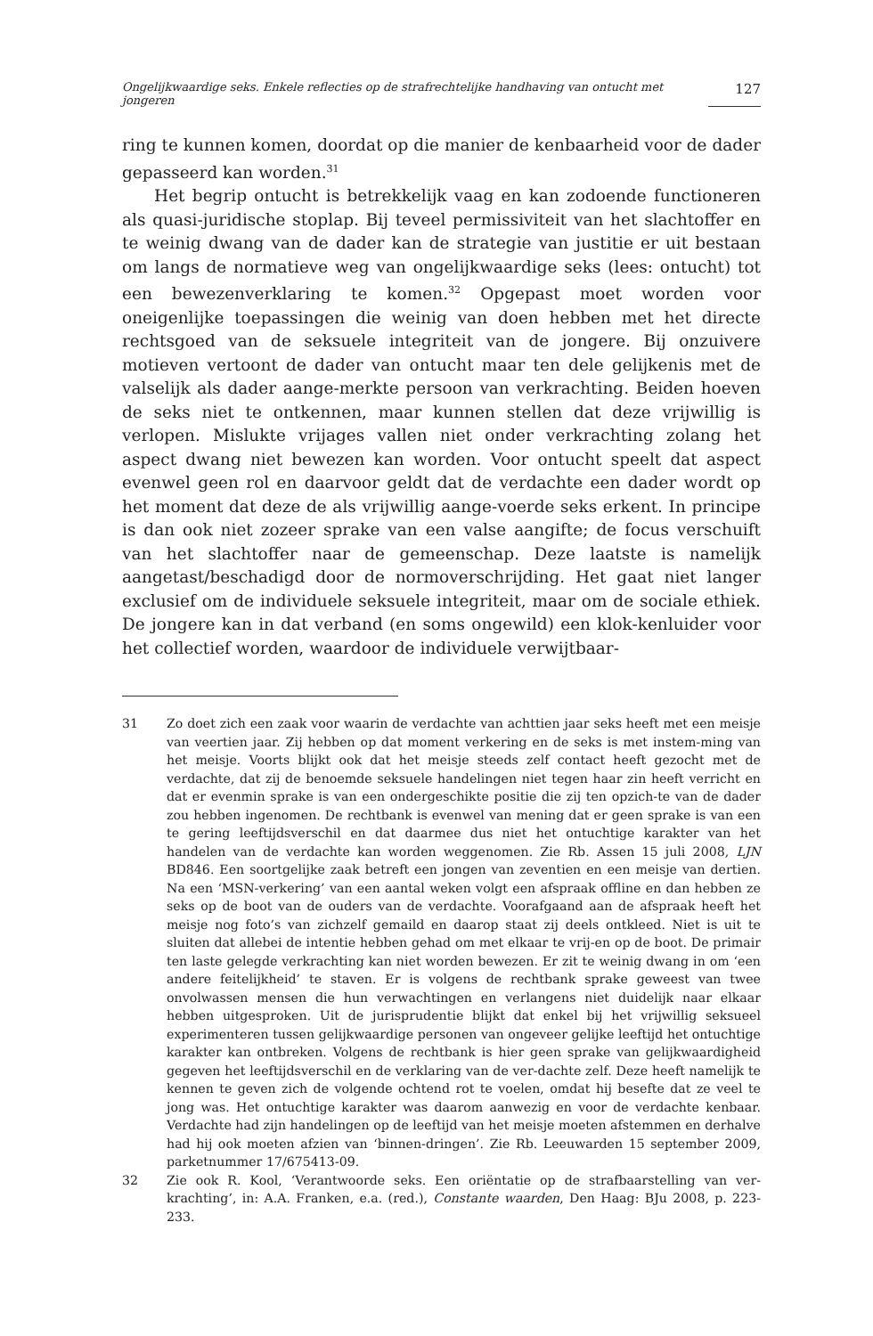Ongelijkwaardige seks. Enkele reflecties op de strafrechtelijke handhaving van ontucht met jongeren 127
ring te kunnen komen, doordat op die manier de kenbaarheid voor de dader gepasseerd kan worden.<sup>31</sup>
Het begrip ontucht is betrekkelijk vaag en kan zodoende functioneren als quasi-juridische stoplap. Bij teveel permissiviteit van het slachtoffer en te weinig dwang van de dader kan de strategie van justitie er uit bestaan om langs de normatieve weg van ongelijkwaardige seks (lees: ontucht) tot een bewezenverklaring te komen.<sup>32</sup> Opgepast moet worden voor oneigenlijke toepassingen die weinig van doen hebben met het directe rechtsgoed van de seksuele integriteit van de jongere. Bij onzuivere motieven vertoont de dader van ontucht maar ten dele gelijkenis met de valselijk als dader aange-merkte persoon van verkrachting. Beiden hoeven de seks niet te ontkennen, maar kunnen stellen dat deze vrijwillig is verlopen. Mislukte vrijages vallen niet onder verkrachting zolang het aspect dwang niet bewezen kan worden. Voor ontucht speelt dat aspect evenwel geen rol en daarvoor geldt dat de verdachte een dader wordt op het moment dat deze de als vrijwillig aange-voerde seks erkent. In principe is dan ook niet zozeer sprake van een valse aangifte; de focus verschuift van het slachtoffer naar de gemeenschap. Deze laatste is namelijk aangetast/beschadigd door de normoverschrijding. Het gaat niet langer exclusief om de individuele seksuele integriteit, maar om de sociale ethiek. De jongere kan in dat verband (en soms ongewild) een klok-kenluider voor het collectief worden, waardoor de individuele verwijtbaar-
31 Zo doet zich een zaak voor waarin de verdachte van achttien jaar seks heeft met een meisje van veertien jaar. Zij hebben op dat moment verkering en de seks is met instem-ming van het meisje. Voorts blijkt ook dat het meisje steeds zelf contact heeft gezocht met de verdachte, dat zij de benoemde seksuele handelingen niet tegen haar zin heeft verricht en dat er evenmin sprake is van een ondergeschikte positie die zij ten opzich-te van de dader zou hebben ingenomen. De rechtbank is evenwel van mening dat er geen sprake is van een te gering leeftijdsverschil en dat daarmee dus niet het ontuchtige karakter van het handelen van de verdachte kan worden weggenomen. Zie Rb. Assen 15 juli 2008, LJN BD846. Een soortgelijke zaak betreft een jongen van zeventien en een meisje van dertien. Na een ‘MSN-verkering’ van een aantal weken volgt een afspraak offline en dan hebben ze seks op de boot van de ouders van de verdachte. Voorafgaand aan de afspraak heeft het meisje nog foto’s van zichzelf gemaild en daarop staat zij deels ontkleed. Niet is uit te sluiten dat allebei de intentie hebben gehad om met elkaar te vrij-en op de boot. De primair ten laste gelegde verkrachting kan niet worden bewezen. Er zit te weinig dwang in om ‘een andere feitelijkheid’ te staven. Er is volgens de rechtbank sprake geweest van twee onvolwassen mensen die hun verwachtingen en verlangens niet duidelijk naar elkaar hebben uitgesproken. Uit de jurisprudentie blijkt dat enkel bij het vrijwillig seksueel experimenteren tussen gelijkwaardige personen van ongeveer gelijke leeftijd het ontuchtige karakter kan ontbreken. Volgens de rechtbank is hier geen sprake van gelijkwaardigheid gegeven het leeftijdsverschil en de verklaring van de ver-dachte zelf. Deze heeft namelijk te kennen te geven zich de volgende ochtend rot te voelen, omdat hij besefte dat ze veel te jong was. Het ontuchtige karakter was daarom aanwezig en voor de verdachte kenbaar. Verdachte had zijn handelingen op de leeftijd van het meisje moeten afstemmen en derhalve had hij ook moeten afzien van ‘binnen-dringen’. Zie Rb. Leeuwarden 15 september 2009, parketnummer 17/675413-09.
32 Zie ook R. Kool, ‘Verantwoorde seks. Een oriëntatie op de strafbaarstelling van ver-krachting’, in: A.A. Franken, e.a. (red.), Constante waarden, Den Haag: BJu 2008, p. 223-233.